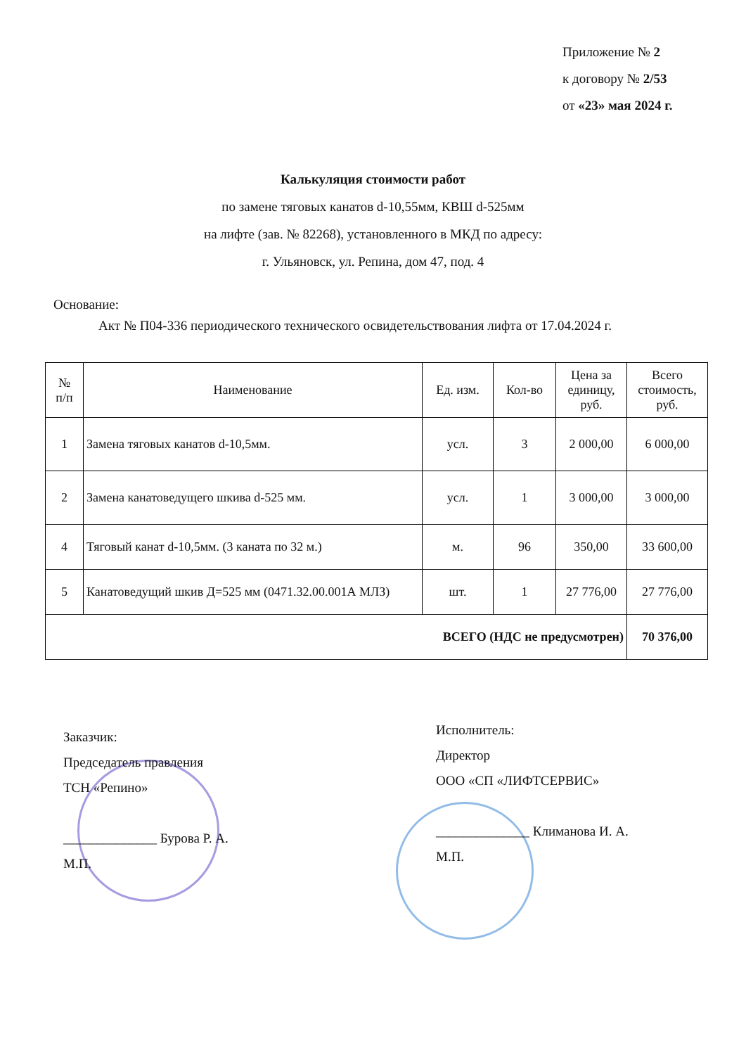Приложение № 2
к договору № 2/53
от «23» мая 2024 г.
Калькуляция стоимости работ
по замене тяговых канатов d-10,55мм, КВШ d-525мм
на лифте (зав. № 82268), установленного в МКД по адресу:
г. Ульяновск, ул. Репина, дом 47, под. 4
Основание:
Акт № П04-336 периодического технического освидетельствования лифта от 17.04.2024 г.
| № п/п | Наименование | Ед. изм. | Кол-во | Цена за единицу, руб. | Всего стоимость, руб. |
| --- | --- | --- | --- | --- | --- |
| 1 | Замена тяговых канатов d-10,5мм. | усл. | 3 | 2 000,00 | 6 000,00 |
| 2 | Замена канатоведущего шкива d-525 мм. | усл. | 1 | 3 000,00 | 3 000,00 |
| 4 | Тяговый канат d-10,5мм. (3 каната по 32 м.) | м. | 96 | 350,00 | 33 600,00 |
| 5 | Канатоведущий шкив Д=525 мм (0471.32.00.001А МЛЗ) | шт. | 1 | 27 776,00 | 27 776,00 |
| ВСЕГО (НДС не предусмотрен) | | | | | 70 376,00 |
Заказчик:
Председатель правления
ТСН «Репино»
______________ Бурова Р. А.
М.П.
Исполнитель:
Директор
ООО «СП «ЛИФТСЕРВИС»
______________ Климанова И. А.
М.П.